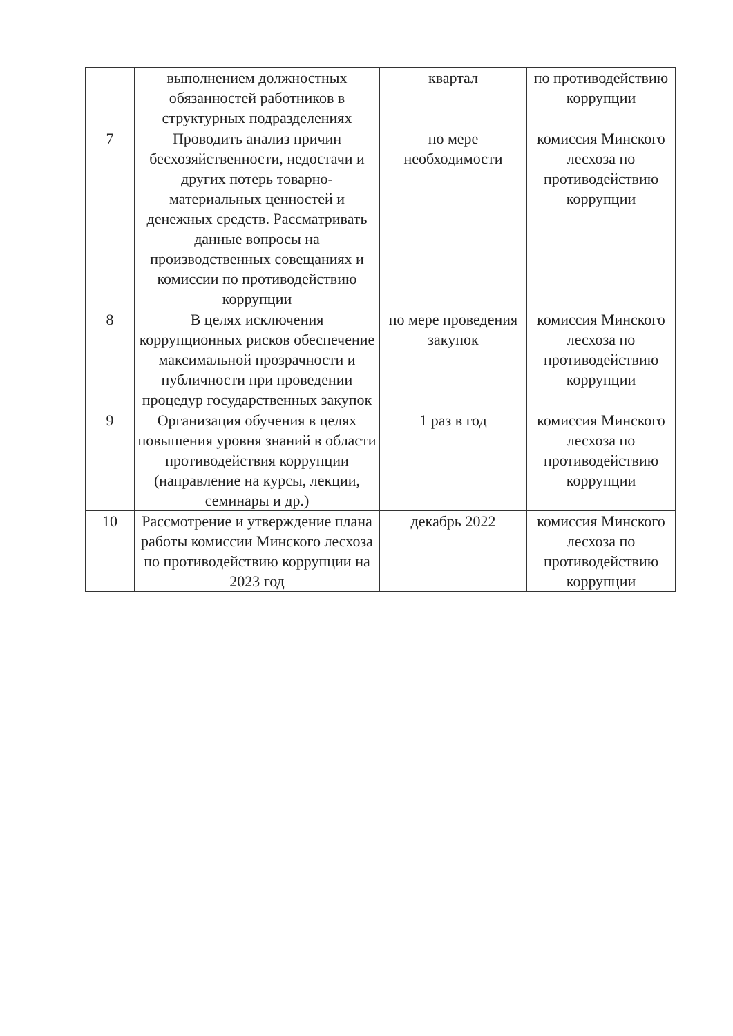| | выполнением должностных обязанностей работников в структурных подразделениях | квартал | по противодействию коррупции |
| 7 | Проводить анализ причин бесхозяйственности, недостачи и других потерь товарно-материальных ценностей и денежных средств. Рассматривать данные вопросы на производственных совещаниях и комиссии по противодействию коррупции | по мере необходимости | комиссия Минского лесхоза по противодействию коррупции |
| 8 | В целях исключения коррупционных рисков обеспечение максимальной прозрачности и публичности при проведении процедур государственных закупок | по мере проведения закупок | комиссия Минского лесхоза по противодействию коррупции |
| 9 | Организация обучения в целях повышения уровня знаний в области противодействия коррупции (направление на курсы, лекции, семинары и др.) | 1 раз в год | комиссия Минского лесхоза по противодействию коррупции |
| 10 | Рассмотрение и утверждение плана работы комиссии Минского лесхоза по противодействию коррупции на 2023 год | декабрь 2022 | комиссия Минского лесхоза по противодействию коррупции |